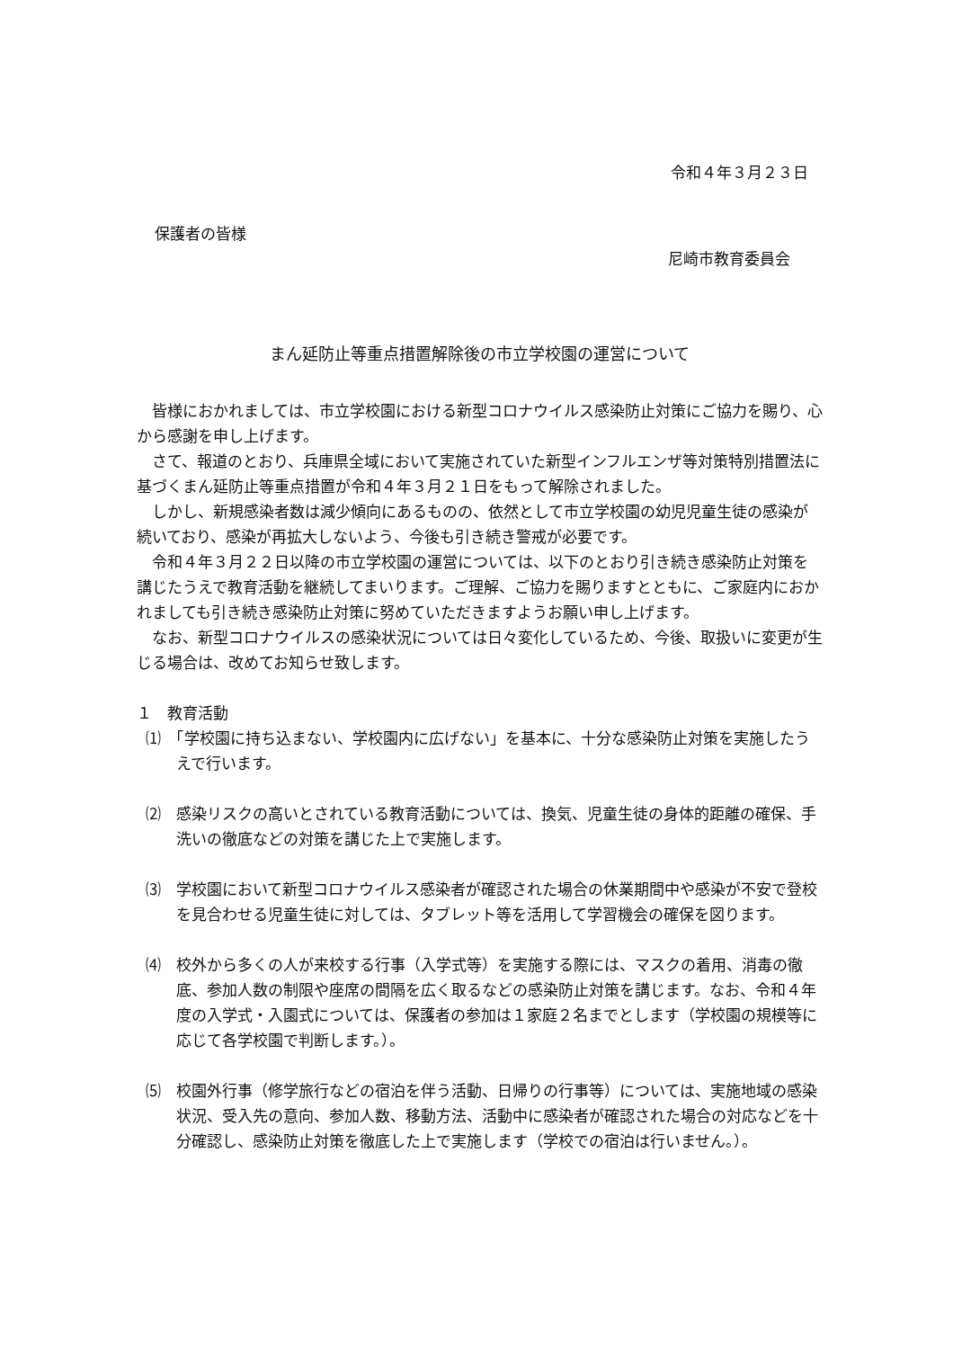令和４年３月２３日
保護者の皆様
尼崎市教育委員会
まん延防止等重点措置解除後の市立学校園の運営について
皆様におかれましては、市立学校園における新型コロナウイルス感染防止対策にご協力を賜り、心から感謝を申し上げます。
さて、報道のとおり、兵庫県全域において実施されていた新型インフルエンザ等対策特別措置法に基づくまん延防止等重点措置が令和４年３月２１日をもって解除されました。
しかし、新規感染者数は減少傾向にあるものの、依然として市立学校園の幼児児童生徒の感染が続いており、感染が再拡大しないよう、今後も引き続き警戒が必要です。
令和４年３月２２日以降の市立学校園の運営については、以下のとおり引き続き感染防止対策を講じたうえで教育活動を継続してまいります。ご理解、ご協力を賜りますとともに、ご家庭内におかれましても引き続き感染防止対策に努めていただきますようお願い申し上げます。
なお、新型コロナウイルスの感染状況については日々変化しているため、今後、取扱いに変更が生じる場合は、改めてお知らせ致します。
１　教育活動
⑴　「学校園に持ち込まない、学校園内に広げない」を基本に、十分な感染防止対策を実施したうえで行います。
⑵　感染リスクの高いとされている教育活動については、換気、児童生徒の身体的距離の確保、手洗いの徹底などの対策を講じた上で実施します。
⑶　学校園において新型コロナウイルス感染者が確認された場合の休業期間中や感染が不安で登校を見合わせる児童生徒に対しては、タブレット等を活用して学習機会の確保を図ります。
⑷　校外から多くの人が来校する行事（入学式等）を実施する際には、マスクの着用、消毒の徹底、参加人数の制限や座席の間隔を広く取るなどの感染防止対策を講じます。なお、令和４年度の入学式・入園式については、保護者の参加は１家庭２名までとします（学校園の規模等に応じて各学校園で判断します。）。
⑸　校園外行事（修学旅行などの宿泊を伴う活動、日帰りの行事等）については、実施地域の感染状況、受入先の意向、参加人数、移動方法、活動中に感染者が確認された場合の対応などを十分確認し、感染防止対策を徹底した上で実施します（学校での宿泊は行いません。）。